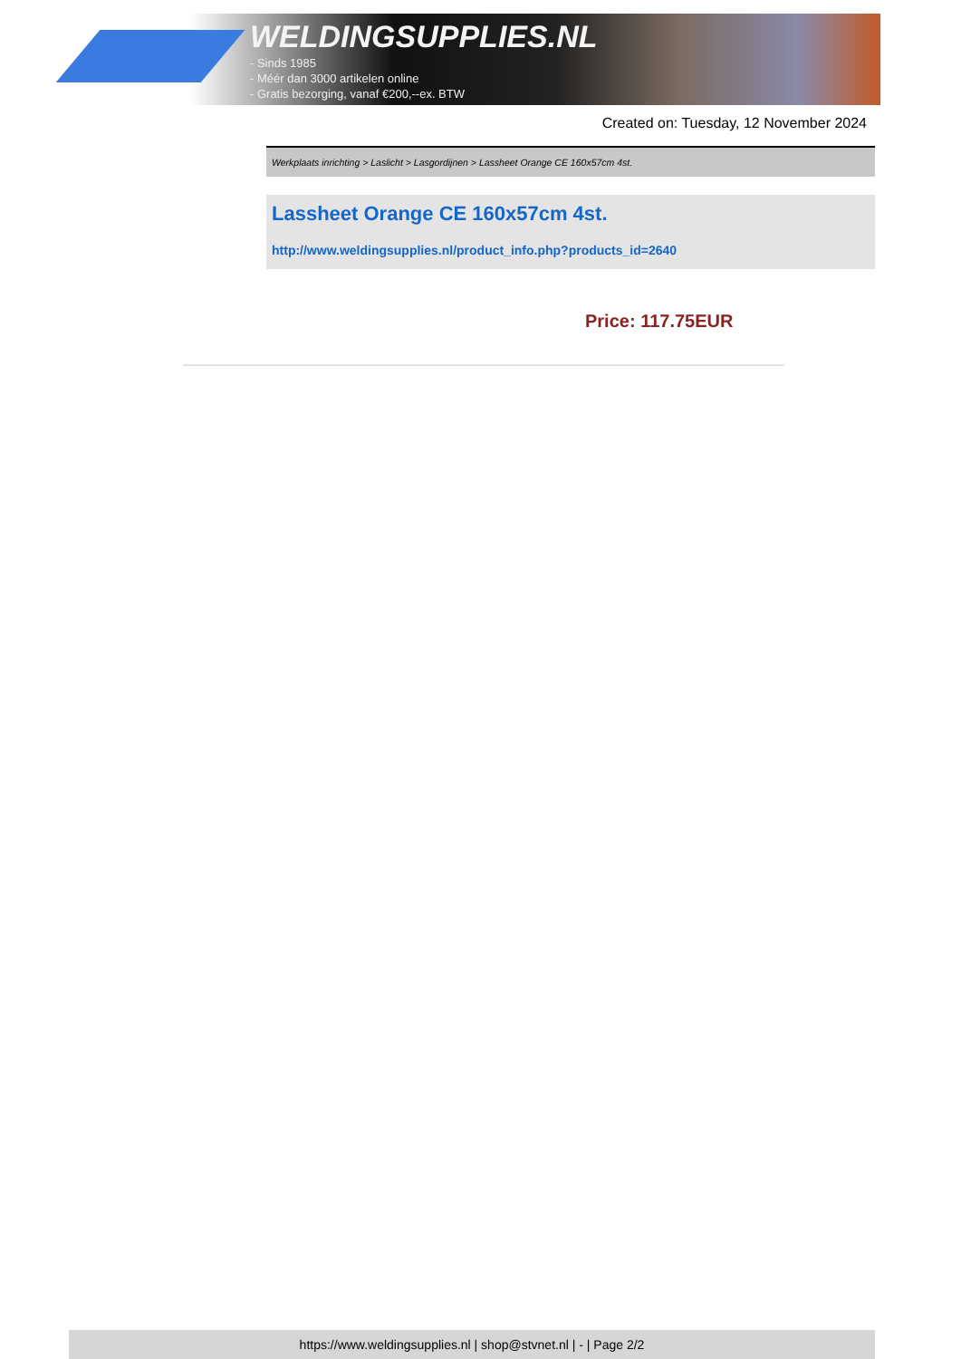WELDINGSUPPLIES.NL
- Sinds 1985
- Méér dan 3000 artikelen online
- Gratis bezorging, vanaf €200,--ex. BTW
Created on: Tuesday, 12 November 2024
Werkplaats inrichting > Laslicht > Lasgordijnen > Lassheet Orange CE 160x57cm 4st.
Lassheet Orange CE 160x57cm 4st.
http://www.weldingsupplies.nl/product_info.php?products_id=2640
Price: 117.75EUR
https://www.weldingsupplies.nl | shop@stvnet.nl | - | Page 2/2